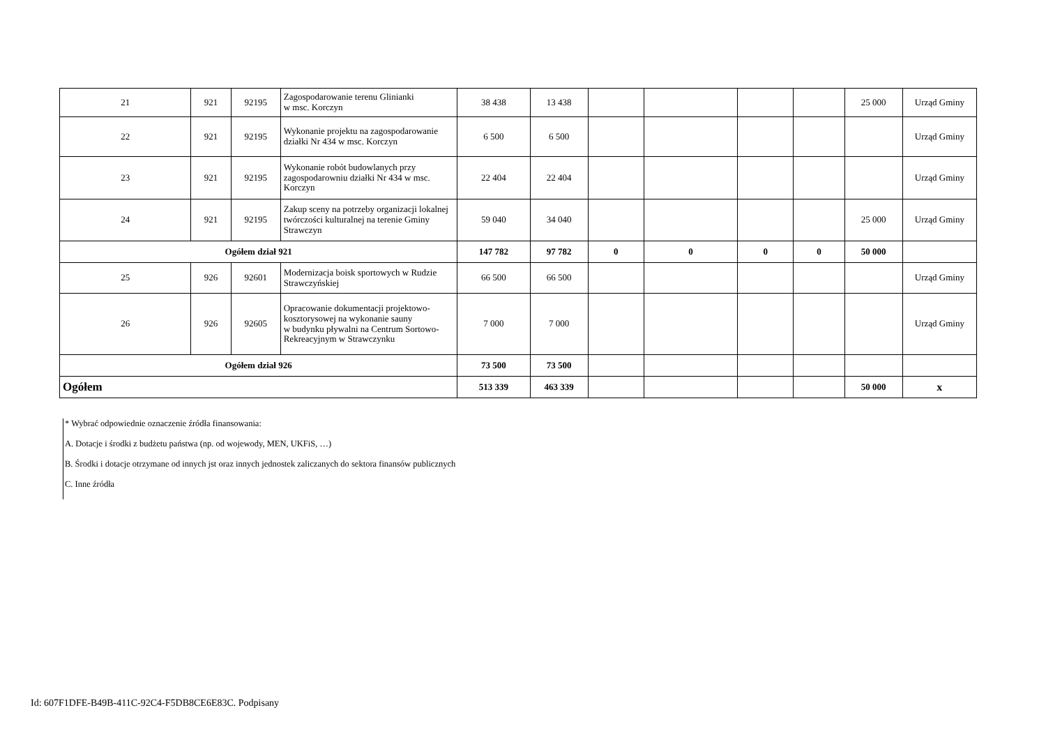| 21 | 921 | 92195 | Zagospodarowanie terenu Glinianki w msc. Korczyn | 38 438 | 13 438 | | | | | 25 000 | Urząd Gminy |
| 22 | 921 | 92195 | Wykonanie projektu na zagospodarowanie działki Nr 434 w msc. Korczyn | 6 500 | 6 500 | | | | | | Urząd Gminy |
| 23 | 921 | 92195 | Wykonanie robót budowlanych przy zagospodarowniu działki Nr 434 w msc. Korczyn | 22 404 | 22 404 | | | | | | Urząd Gminy |
| 24 | 921 | 92195 | Zakup sceny na potrzeby organizacji lokalnej twórczości kulturalnej na terenie Gminy Strawczyn | 59 040 | 34 040 | | | | | 25 000 | Urząd Gminy |
| Ogółem dział 921 | | | | 147 782 | 97 782 | 0 | 0 | 0 | 0 | 50 000 | |
| 25 | 926 | 92601 | Modernizacja boisk sportowych w Rudzie Strawczyńskiej | 66 500 | 66 500 | | | | | | Urząd Gminy |
| 26 | 926 | 92605 | Opracowanie dokumentacji projektowo-kosztorysowej na wykonanie sauny w budynku pływalni na Centrum Sortowo-Rekreacyjnym w Strawczynku | 7 000 | 7 000 | | | | | | Urząd Gminy |
| Ogółem dział 926 | | | | 73 500 | 73 500 | | | | | | |
| Ogółem | | | | 513 339 | 463 339 | | | | | 50 000 | x |
* Wybrać odpowiednie oznaczenie źródła finansowania:
A. Dotacje i środki z budżetu państwa (np. od wojewody, MEN, UKFiS, …)
B. Środki i dotacje otrzymane od innych jst oraz innych jednostek zaliczanych do sektora finansów publicznych
C. Inne źródła
Id: 607F1DFE-B49B-411C-92C4-F5DB8CE6E83C. Podpisany